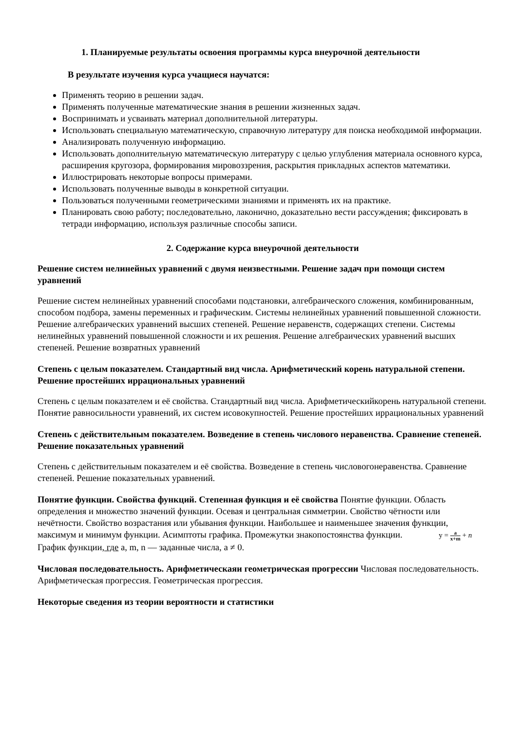1. Планируемые результаты освоения программы курса внеурочной деятельности
В результате изучения курса учащиеся научатся:
Применять теорию в решении задач.
Применять полученные математические знания в решении жизненных задач.
Воспринимать и усваивать материал дополнительной литературы.
Использовать специальную математическую, справочную литературу для поиска необходимой информации.
Анализировать полученную информацию.
Использовать дополнительную математическую литературу с целью углубления материала основного курса, расширения кругозора, формирования мировоззрения, раскрытия прикладных аспектов математики.
Иллюстрировать некоторые вопросы примерами.
Использовать полученные выводы в конкретной ситуации.
Пользоваться полученными геометрическими знаниями и применять их на практике.
Планировать свою работу; последовательно, лаконично, доказательно вести рассуждения; фиксировать в тетради информацию, используя различные способы записи.
2. Содержание курса внеурочной деятельности
Решение систем нелинейных уравнений с двумя неизвестными. Решение задач при помощи систем уравнений
Решение систем нелинейных уравнений способами подстановки, алгебраического сложения, комбинированным, способом подбора, замены переменных и графическим. Системы нелинейных уравнений повышенной сложности. Решение алгебраических уравнений высших степеней. Решение неравенств, содержащих степени. Системы нелинейных уравнений повышенной сложности и их решения. Решение алгебраических уравнений высших степеней. Решение возвратных уравнений
Степень с целым показателем. Стандартный вид числа. Арифметический корень натуральной степени. Решение простейших иррациональных уравнений
Степень с целым показателем и её свойства. Стандартный вид числа. Арифметическийкорень натуральной степени. Понятие равносильности уравнений, их систем исовокупностей. Решение простейших иррациональных уравнений
Степень с действительным показателем. Возведение в степень числового неравенства. Сравнение степеней. Решение показательных уравнений
Степень с действительным показателем и её свойства. Возведение в степень числовогонеравенства. Сравнение степеней. Решение показательных уравнений.
Понятие функции. Свойства функций. Степенная функция и её свойства Понятие функции. Область определения и множество значений функции. Осевая и центральная симметрии. Свойство чётности или нечётности. Свойство возрастания или убывания функции. Наибольшее и наименьшее значения функции, максимум и минимум функции. Асимптоты графика. Промежутки знакопостоянства функции. y = a x+m + n График функции, где a, m, n — заданные числа, a ≠ 0.
Числовая последовательность. Арифметическаяи геометрическая прогрессии Числовая последовательность. Арифметическая прогрессия. Геометрическая прогрессия.
Некоторые сведения из теории вероятности и статистики